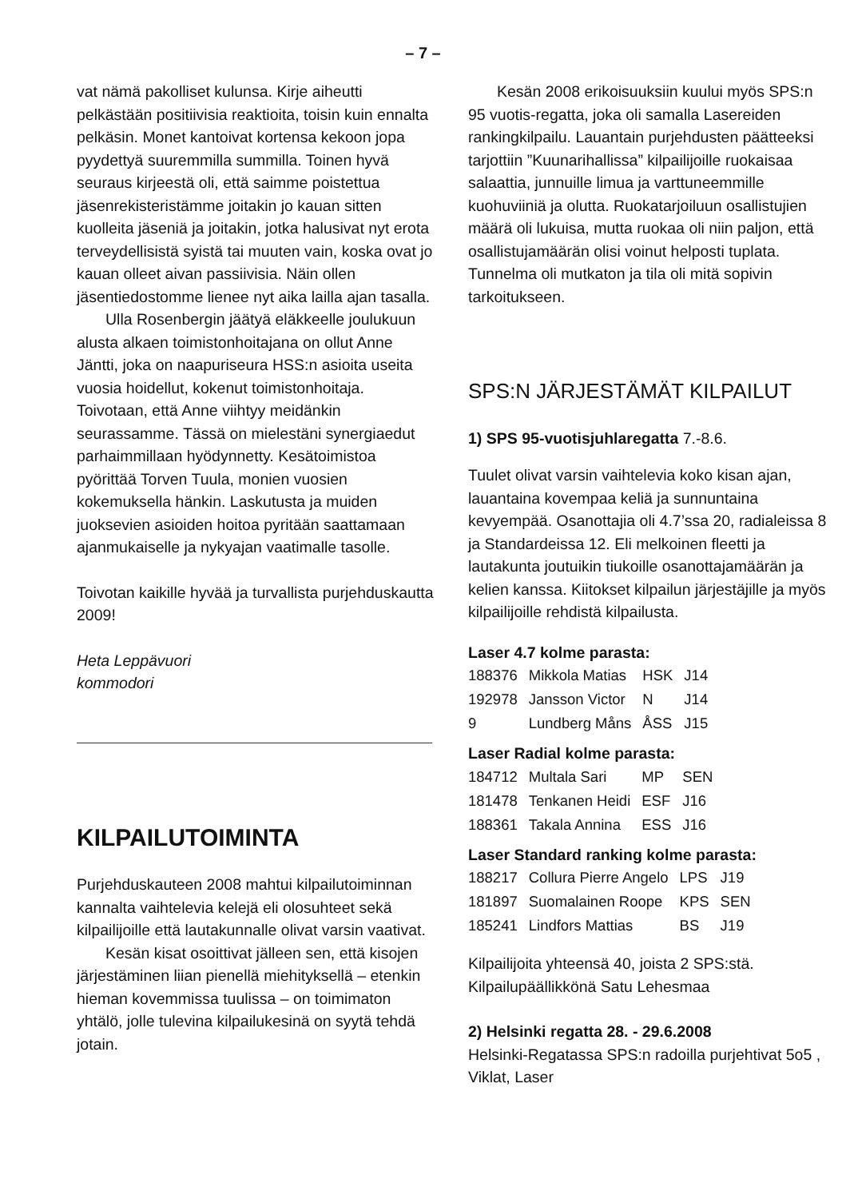– 7 –
vat nämä pakolliset kulunsa. Kirje aiheutti pelkästään positiivisia reaktioita, toisin kuin ennalta pelkäsin. Monet kantoivat kortensa kekoon jopa pyydettyä suuremmilla summilla. Toinen hyvä seuraus kirjeestä oli, että saimme poistettua jäsenrekisteristämme joitakin jo kauan sitten kuolleita jäseniä ja joitakin, jotka halusivat nyt erota terveydellisistä syistä tai muuten vain, koska ovat jo kauan olleet aivan passiivisia. Näin ollen jäsentiedostomme lienee nyt aika lailla ajan tasalla.
Ulla Rosenbergin jäätyä eläkkeelle joulukuun alusta alkaen toimistonhoitajana on ollut Anne Jäntti, joka on naapuriseura HSS:n asioita useita vuosia hoidellut, kokenut toimistonhoitaja. Toivotaan, että Anne viihtyy meidänkin seurassamme. Tässä on mielestäni synergiaedut parhaimmillaan hyödynnetty. Kesätoimistoa pyörittää Torven Tuula, monien vuosien kokemuksella hänkin. Laskutusta ja muiden juoksevien asioiden hoitoa pyritään saattamaan ajanmukaiselle ja nykyajan vaatimalle tasolle.
Toivotan kaikille hyvää ja turvallista purjehduskautta 2009!
Heta Leppävuori
kommodori
KILPAILUTOIMINTA
Purjehduskauteen 2008 mahtui kilpailutoiminnan kannalta vaihtelevia kelejä eli olosuhteet sekä kilpailijoille että lautakunnalle olivat varsin vaativat.
Kesän kisat osoittivat jälleen sen, että kisojen järjestäminen liian pienellä miehityksellä – etenkin hieman kovemmissa tuulissa – on toimimaton yhtälö, jolle tulevina kilpailukesinä on syytä tehdä jotain.
Kesän 2008 erikoisuuksiin kuului myös SPS:n 95 vuotis-regatta, joka oli samalla Lasereiden rankingkilpailu. Lauantain purjehdusten päätteeksi tarjottiin ”Kuunarihallissa” kilpailijoille ruokaisaa salaattia, junnuille limua ja varttuneemmille kuohuviiniä ja olutta. Ruokatarjoiluun osallistujien määrä oli lukuisa, mutta ruokaa oli niin paljon, että osallistujamäärän olisi voinut helposti tuplata. Tunnelma oli mutkaton ja tila oli mitä sopivin tarkoitukseen.
SPS:N JÄRJESTÄMÄT KILPAILUT
1) SPS 95-vuotisjuhlaregatta 7.-8.6.
Tuulet olivat varsin vaihtelevia koko kisan ajan, lauantaina kovempaa keliä ja sunnuntaina kevyempää. Osanottajia oli 4.7’ssa 20, radialeissa 8 ja Standardeissa 12. Eli melkoinen fleetti ja lautakunta joutuikin tiukoille osanottajamäärän ja kelien kanssa. Kiitokset kilpailun järjestäjille ja myös kilpailijoille rehdistä kilpailusta.
Laser 4.7 kolme parasta:
| 188376 | Mikkola Matias | HSK | J14 |
| 192978 | Jansson Victor | N | J14 |
| 9 | Lundberg Måns | ÅSS | J15 |
Laser Radial kolme parasta:
| 184712 | Multala Sari | MP | SEN |
| 181478 | Tenkanen Heidi | ESF | J16 |
| 188361 | Takala Annina | ESS | J16 |
Laser Standard ranking kolme parasta:
| 188217 | Collura Pierre Angelo | LPS | J19 |
| 181897 | Suomalainen Roope | KPS | SEN |
| 185241 | Lindfors Mattias | BS | J19 |
Kilpailijoita yhteensä 40, joista 2 SPS:stä. Kilpailupäällikkönä Satu Lehesmaa
2) Helsinki regatta 28. - 29.6.2008
Helsinki-Regatassa SPS:n radoilla purjehtivat 5o5 , Viklat, Laser